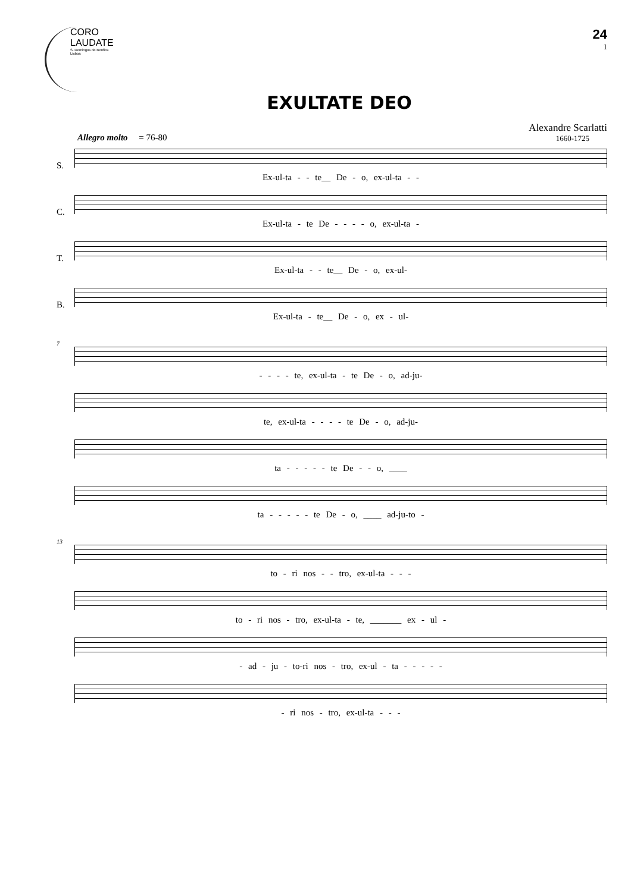CORO
LAUDATE
S. Domingos de Benfica
Lisboa
24
1
EXULTATE DEO
Alexandre Scarlatti
1660-1725
Allegro molto = 76-80
S.
Ex-ul-ta - - te__ De - o, ex-ul-ta - -
C.
Ex-ul-ta - te De - - - - o, ex-ul-ta -
T.
Ex-ul-ta - - te__ De - o, ex-ul-
B.
Ex-ul-ta - te__ De - o, ex - ul-
7
- - - - te, ex-ul-ta - te De - o, ad-ju-
te, ex-ul-ta - - - - te De - o, ad-ju-
ta - - - - - te De - - o, ____
ta - - - - - te De - o, ____ ad-ju-to -
13
to - ri nos - - tro, ex-ul-ta - - -
to - ri nos - tro, ex-ul-ta - te, _______ ex - ul -
- ad - ju - to-ri nos - tro, ex-ul - ta - - - - -
- ri nos - tro, ex-ul-ta - - -